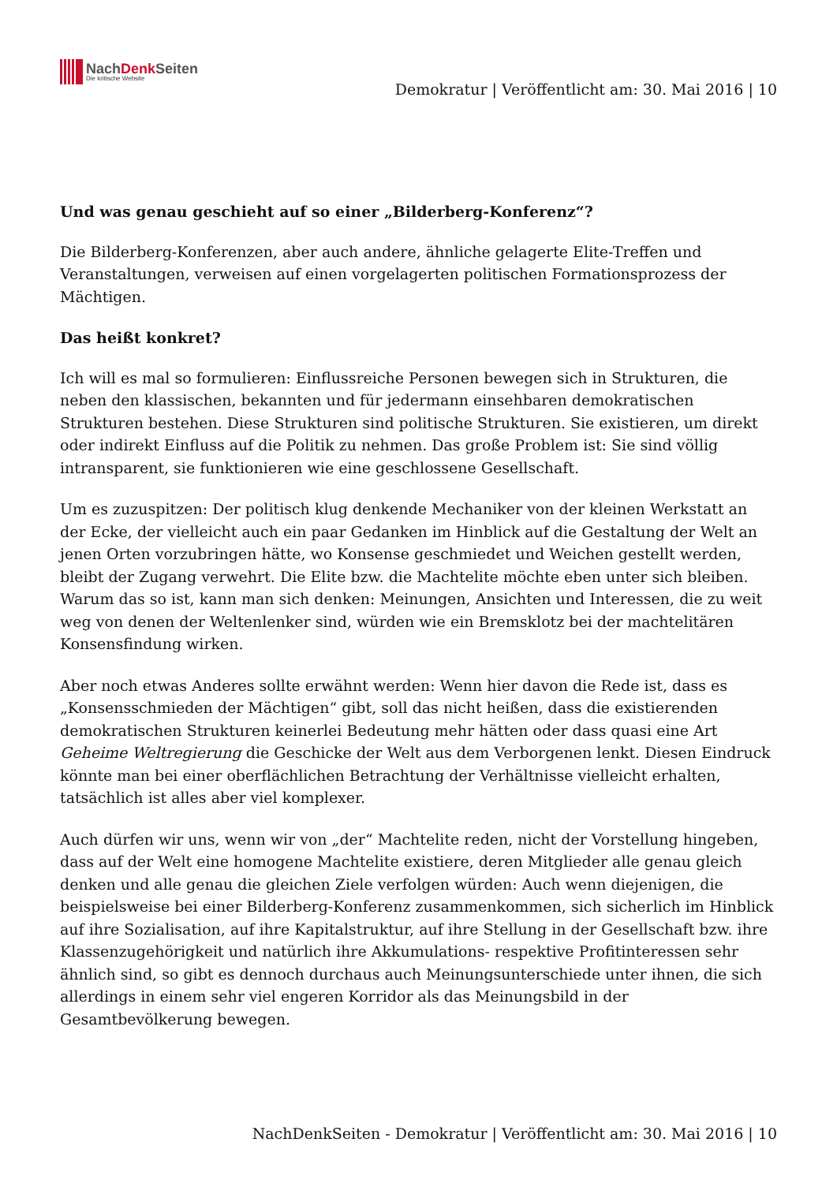NachDenk Seiten
Die kritische Website
Demokratur | Veröffentlicht am: 30. Mai 2016 | 10
Und was genau geschieht auf so einer „Bilderberg-Konferenz“?
Die Bilderberg-Konferenzen, aber auch andere, ähnliche gelagerte Elite-Treffen und Veranstaltungen, verweisen auf einen vorgelagerten politischen Formationsprozess der Mächtigen.
Das heißt konkret?
Ich will es mal so formulieren: Einflussreiche Personen bewegen sich in Strukturen, die neben den klassischen, bekannten und für jedermann einsehbaren demokratischen Strukturen bestehen. Diese Strukturen sind politische Strukturen. Sie existieren, um direkt oder indirekt Einfluss auf die Politik zu nehmen. Das große Problem ist: Sie sind völlig intransparent, sie funktionieren wie eine geschlossene Gesellschaft.
Um es zuzuspitzen: Der politisch klug denkende Mechaniker von der kleinen Werkstatt an der Ecke, der vielleicht auch ein paar Gedanken im Hinblick auf die Gestaltung der Welt an jenen Orten vorzubringen hätte, wo Konsense geschmiedet und Weichen gestellt werden, bleibt der Zugang verwehrt. Die Elite bzw. die Machtelite möchte eben unter sich bleiben. Warum das so ist, kann man sich denken: Meinungen, Ansichten und Interessen, die zu weit weg von denen der Weltenlenker sind, würden wie ein Bremsklotz bei der machtelitären Konsensfindung wirken.
Aber noch etwas Anderes sollte erwähnt werden: Wenn hier davon die Rede ist, dass es „Konsensschmieden der Mächtigen“ gibt, soll das nicht heißen, dass die existierenden demokratischen Strukturen keinerlei Bedeutung mehr hätten oder dass quasi eine Art Geheime Weltregierung die Geschicke der Welt aus dem Verborgenen lenkt. Diesen Eindruck könnte man bei einer oberflächlichen Betrachtung der Verhältnisse vielleicht erhalten, tatsächlich ist alles aber viel komplexer.
Auch dürfen wir uns, wenn wir von „der“ Machtelite reden, nicht der Vorstellung hingeben, dass auf der Welt eine homogene Machtelite existiere, deren Mitglieder alle genau gleich denken und alle genau die gleichen Ziele verfolgen würden: Auch wenn diejenigen, die beispielsweise bei einer Bilderberg-Konferenz zusammenkommen, sich sicherlich im Hinblick auf ihre Sozialisation, auf ihre Kapitalstruktur, auf ihre Stellung in der Gesellschaft bzw. ihre Klassenzugehörigkeit und natürlich ihre Akkumulations- respektive Profitinteressen sehr ähnlich sind, so gibt es dennoch durchaus auch Meinungsunterschiede unter ihnen, die sich allerdings in einem sehr viel engeren Korridor als das Meinungsbild in der Gesamtbevölkerung bewegen.
NachDenkSeiten - Demokratur | Veröffentlicht am: 30. Mai 2016 | 10